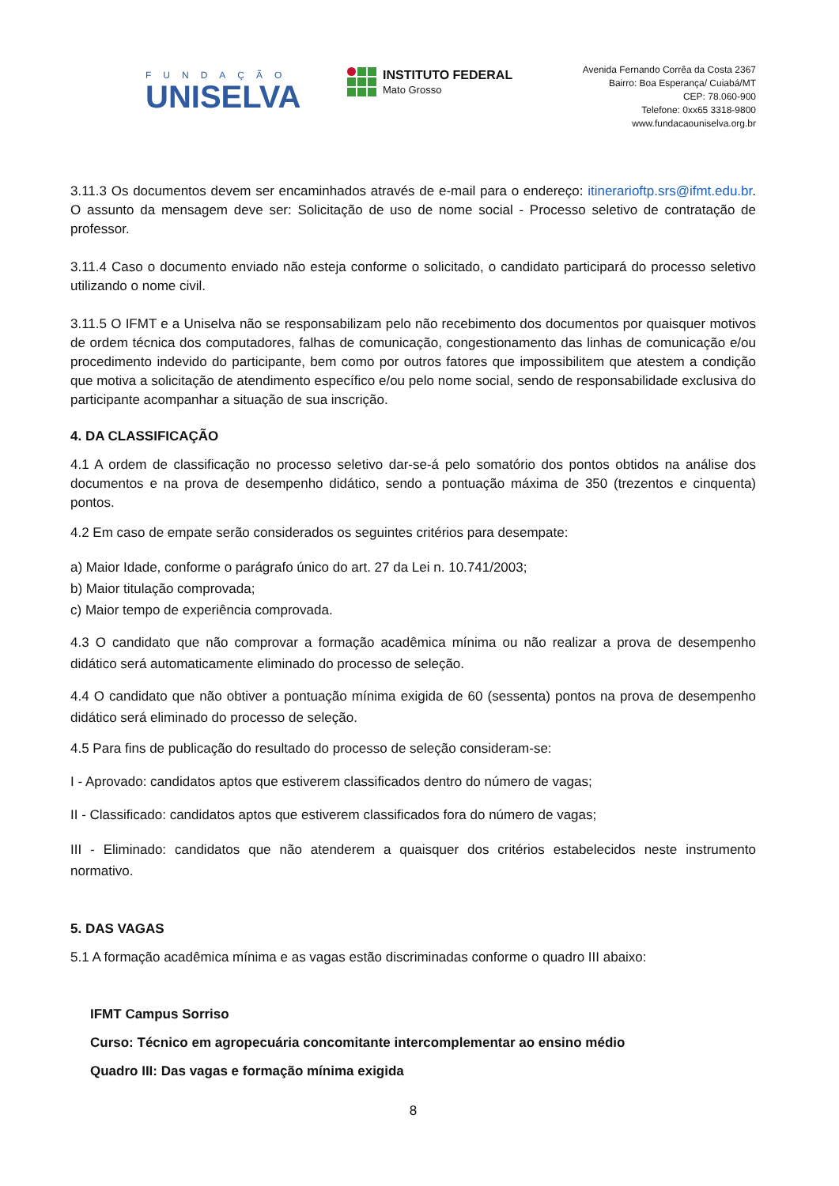FUNDAÇÃO
UNISELVA
INSTITUTO FEDERAL
Mato Grosso
Avenida Fernando Corrêa da Costa 2367
Bairro: Boa Esperança/ Cuiabá/MT
CEP: 78.060-900
Telefone: 0xx65 3318-9800
www.fundacaouniselva.org.br
3.11.3 Os documentos devem ser encaminhados através de e-mail para o endereço: itinerarioftp.srs@ifmt.edu.br. O assunto da mensagem deve ser: Solicitação de uso de nome social - Processo seletivo de contratação de professor.
3.11.4 Caso o documento enviado não esteja conforme o solicitado, o candidato participará do processo seletivo utilizando o nome civil.
3.11.5 O IFMT e a Uniselva não se responsabilizam pelo não recebimento dos documentos por quaisquer motivos de ordem técnica dos computadores, falhas de comunicação, congestionamento das linhas de comunicação e/ou procedimento indevido do participante, bem como por outros fatores que impossibilitem que atestem a condição que motiva a solicitação de atendimento específico e/ou pelo nome social, sendo de responsabilidade exclusiva do participante acompanhar a situação de sua inscrição.
4. DA CLASSIFICAÇÃO
4.1 A ordem de classificação no processo seletivo dar-se-á pelo somatório dos pontos obtidos na análise dos documentos e na prova de desempenho didático, sendo a pontuação máxima de 350 (trezentos e cinquenta) pontos.
4.2 Em caso de empate serão considerados os seguintes critérios para desempate:
a) Maior Idade, conforme o parágrafo único do art. 27 da Lei n. 10.741/2003;
b) Maior titulação comprovada;
c) Maior tempo de experiência comprovada.
4.3 O candidato que não comprovar a formação acadêmica mínima ou não realizar a prova de desempenho didático será automaticamente eliminado do processo de seleção.
4.4 O candidato que não obtiver a pontuação mínima exigida de 60 (sessenta) pontos na prova de desempenho didático será eliminado do processo de seleção.
4.5 Para fins de publicação do resultado do processo de seleção consideram-se:
I - Aprovado: candidatos aptos que estiverem classificados dentro do número de vagas;
II - Classificado: candidatos aptos que estiverem classificados fora do número de vagas;
III - Eliminado: candidatos que não atenderem a quaisquer dos critérios estabelecidos neste instrumento normativo.
5. DAS VAGAS
5.1 A formação acadêmica mínima e as vagas estão discriminadas conforme o quadro III abaixo:
IFMT Campus Sorriso
Curso: Técnico em agropecuária concomitante intercomplementar ao ensino médio
Quadro III: Das vagas e formação mínima exigida
8